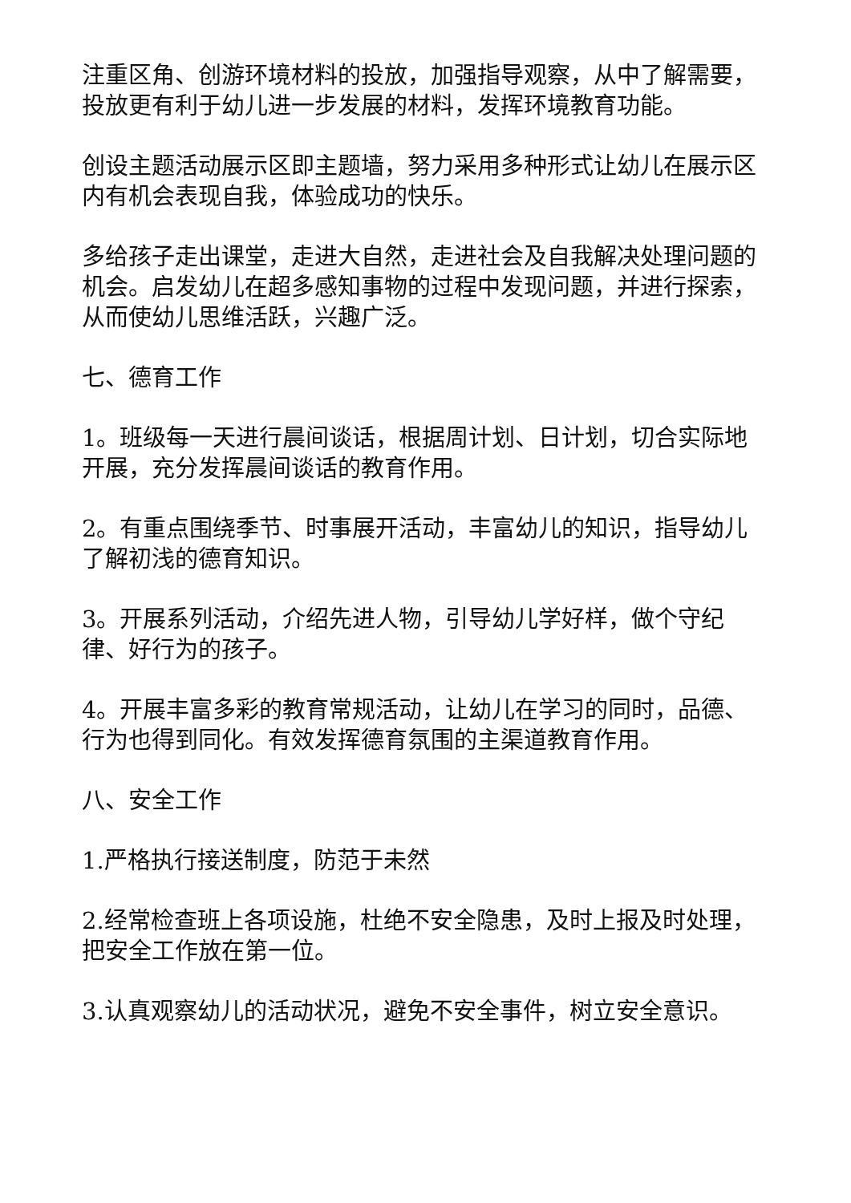注重区角、创游环境材料的投放，加强指导观察，从中了解需要，投放更有利于幼儿进一步发展的材料，发挥环境教育功能。
创设主题活动展示区即主题墙，努力采用多种形式让幼儿在展示区内有机会表现自我，体验成功的快乐。
多给孩子走出课堂，走进大自然，走进社会及自我解决处理问题的机会。启发幼儿在超多感知事物的过程中发现问题，并进行探索，从而使幼儿思维活跃，兴趣广泛。
七、德育工作
1。班级每一天进行晨间谈话，根据周计划、日计划，切合实际地开展，充分发挥晨间谈话的教育作用。
2。有重点围绕季节、时事展开活动，丰富幼儿的知识，指导幼儿了解初浅的德育知识。
3。开展系列活动，介绍先进人物，引导幼儿学好样，做个守纪律、好行为的孩子。
4。开展丰富多彩的教育常规活动，让幼儿在学习的同时，品德、行为也得到同化。有效发挥德育氛围的主渠道教育作用。
八、安全工作
1.严格执行接送制度，防范于未然
2.经常检查班上各项设施，杜绝不安全隐患，及时上报及时处理，把安全工作放在第一位。
3.认真观察幼儿的活动状况，避免不安全事件，树立安全意识。